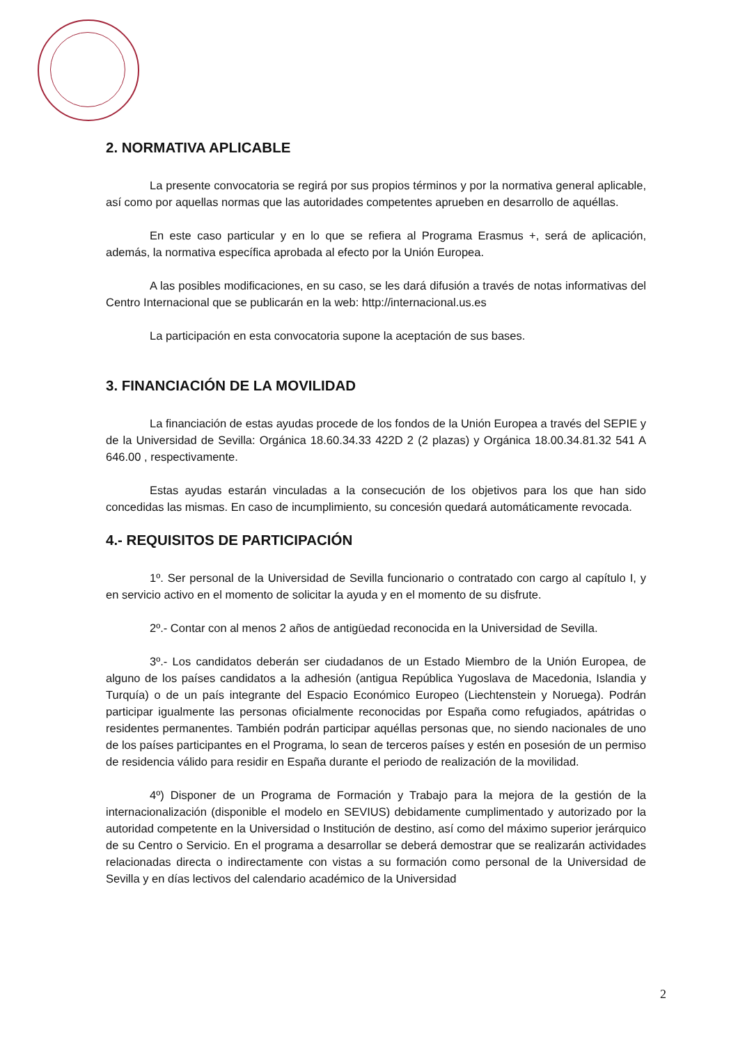2. NORMATIVA APLICABLE
La presente convocatoria se regirá por sus propios términos y por la normativa general aplicable, así como por aquellas normas que las autoridades competentes aprueben en desarrollo de aquéllas.
En este caso particular y en lo que se refiera al Programa Erasmus +, será de aplicación, además, la normativa específica aprobada al efecto por la Unión Europea.
A las posibles modificaciones, en su caso, se les dará difusión a través de notas informativas del Centro Internacional que se publicarán en la web: http://internacional.us.es
La participación en esta convocatoria supone la aceptación de sus bases.
3. FINANCIACIÓN DE LA MOVILIDAD
La financiación de estas ayudas procede de los fondos de la Unión Europea a través del SEPIE y de la Universidad de Sevilla: Orgánica 18.60.34.33 422D 2 (2 plazas) y Orgánica 18.00.34.81.32 541 A 646.00 , respectivamente.
Estas ayudas estarán vinculadas a la consecución de los objetivos para los que han sido concedidas las mismas. En caso de incumplimiento, su concesión quedará automáticamente revocada.
4.- REQUISITOS DE PARTICIPACIÓN
1º. Ser personal de la Universidad de Sevilla funcionario o contratado con cargo al capítulo I, y en servicio activo en el momento de solicitar la ayuda y en el momento de su disfrute.
2º.- Contar con al menos 2 años de antigüedad reconocida en la Universidad de Sevilla.
3º.- Los candidatos deberán ser ciudadanos de un Estado Miembro de la Unión Europea, de alguno de los países candidatos a la adhesión (antigua República Yugoslava de Macedonia, Islandia y Turquía) o de un país integrante del Espacio Económico Europeo (Liechtenstein y Noruega). Podrán participar igualmente las personas oficialmente reconocidas por España como refugiados, apátridas o residentes permanentes. También podrán participar aquéllas personas que, no siendo nacionales de uno de los países participantes en el Programa, lo sean de terceros países y estén en posesión de un permiso de residencia válido para residir en España durante el periodo de realización de la movilidad.
4º) Disponer de un Programa de Formación y Trabajo para la mejora de la gestión de la internacionalización (disponible el modelo en SEVIUS) debidamente cumplimentado y autorizado por la autoridad competente en la Universidad o Institución de destino, así como del máximo superior jerárquico de su Centro o Servicio. En el programa a desarrollar se deberá demostrar que se realizarán actividades relacionadas directa o indirectamente con vistas a su formación como personal de la Universidad de Sevilla y en días lectivos del calendario académico de la Universidad
2